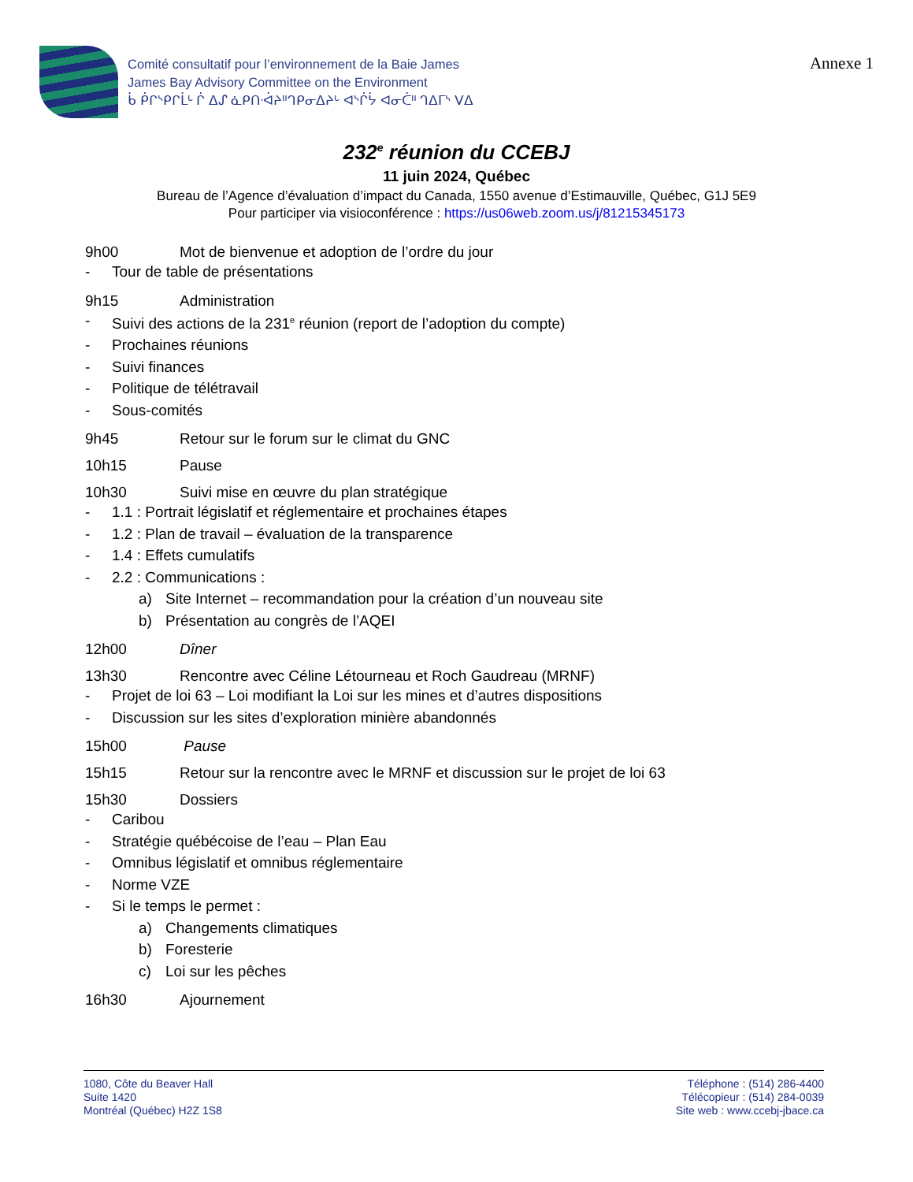Comité consultatif pour l’environnement de la Baie James
James Bay Advisory Committee on the Environment
ᑳ ᑮᒋᔅᑭᒋᒫᒡ ᒌ ᐃᔑ ᓈᑭᑎᐧᐋᔨᐦᒉᑭᓂᐃᔨᒡ ᐊᔅᒌᔮ ᐊᓂᑖᐦ ᒉᐃᒥᔅ ᐯᐃ
Annexe 1
232<sup>e</sup> réunion du CCEBJ
11 juin 2024, Québec
Bureau de l’Agence d’évaluation d’impact du Canada, 1550 avenue d’Estimauville, Québec, G1J 5E9
Pour participer via visioconférence : https://us06web.zoom.us/j/81215345173
9h00 Mot de bienvenue et adoption de l’ordre du jour
- Tour de table de présentations
9h15 Administration
- Suivi des actions de la 231<sup>e</sup> réunion (report de l’adoption du compte)
- Prochaines réunions
- Suivi finances
- Politique de télétravail
- Sous-comités
9h45 Retour sur le forum sur le climat du GNC
10h15 Pause
10h30 Suivi mise en œuvre du plan stratégique
- 1.1 : Portrait législatif et réglementaire et prochaines étapes
- 1.2 : Plan de travail – évaluation de la transparence
- 1.4 : Effets cumulatifs
- 2.2 : Communications :
a) Site Internet – recommandation pour la création d’un nouveau site
b) Présentation au congrès de l’AQEI
12h00 Dîner
13h30 Rencontre avec Céline Létourneau et Roch Gaudreau (MRNF)
- Projet de loi 63 – Loi modifiant la Loi sur les mines et d’autres dispositions
- Discussion sur les sites d’exploration minière abandonnés
15h00 Pause
15h15 Retour sur la rencontre avec le MRNF et discussion sur le projet de loi 63
15h30 Dossiers
- Caribou
- Stratégie québécoise de l’eau – Plan Eau
- Omnibus législatif et omnibus réglementaire
- Norme VZE
- Si le temps le permet :
a) Changements climatiques
b) Foresterie
c) Loi sur les pêches
16h30 Ajournement
1080, Côte du Beaver Hall
Suite 1420
Montréal (Québec) H2Z 1S8
Téléphone : (514) 286-4400
Télécopieur : (514) 284-0039
Site web : www.ccebj-jbace.ca